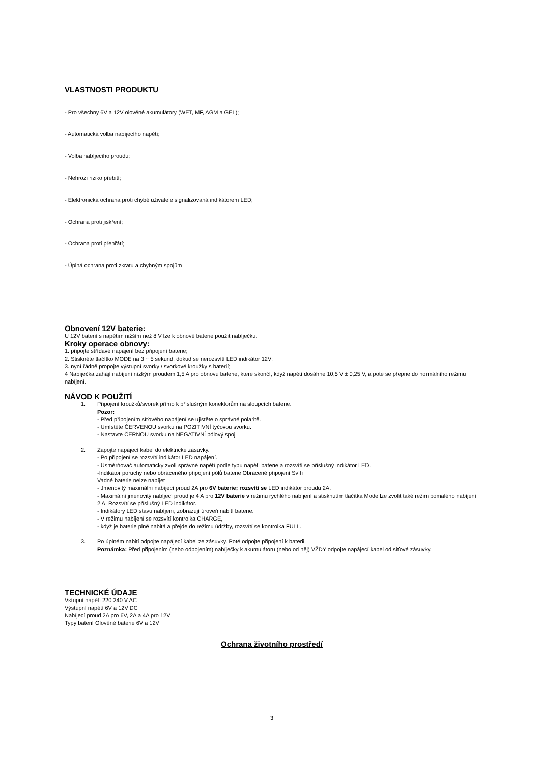VLASTNOSTI PRODUKTU
- Pro všechny 6V a 12V olověné akumulátory (WET, MF, AGM a GEL);
- Automatická volba nabíjecího napětí;
- Volba nabíjecího proudu;
- Nehrozí riziko přebití;
- Elektronická ochrana proti chybě uživatele signalizovaná indikátorem LED;
- Ochrana proti jiskření;
- Ochrana proti přehřátí;
- Úplná ochrana proti zkratu a chybným spojům
Obnovení 12V baterie:
U 12V baterií s napětím nižším než 8 V lze k obnově baterie použít nabíječku.
Kroky operace obnovy:
1. připojte střídavé napájení bez připojení baterie;
2. Stiskněte tlačítko MODE na 3 ~ 5 sekund, dokud se nerozsvítí LED indikátor 12V;
3. nyní řádně propojte výstupní svorky / svorkové kroužky s baterií;
4 Nabíječka zahájí nabíjení nízkým proudem 1,5 A pro obnovu baterie, které skončí, když napětí dosáhne 10,5 V ± 0,25 V, a poté se přepne do normálního režimu nabíjení.
NÁVOD K POUŽITÍ
1. Připojení kroužků/svorek přímo k příslušným konektorům na sloupcích baterie.
Pozor:
- Před připojením síťového napájení se ujistěte o správné polaritě.
- Umístěte ČERVENOU svorku na POZITIVNÍ tyčovou svorku.
- Nastavte ČERNOU svorku na NEGATIVNÍ pólový spoj
2. Zapojte napájecí kabel do elektrické zásuvky.
- Po připojení se rozsvítí indikátor LED napájení.
- Usměrňovač automaticky zvolí správné napětí podle typu napětí baterie a rozsvítí se příslušný indikátor LED.
-Indikátor poruchy nebo obráceného připojení pólů baterie Obrácené připojení Svítí
Vadné baterie nelze nabíjet
- Jmenovitý maximální nabíjecí proud 2A pro 6V baterie; rozsvítí se LED indikátor proudu 2A.
- Maximální jmenovitý nabíjecí proud je 4 A pro 12V baterie v režimu rychlého nabíjení a stisknutím tlačítka Mode lze zvolit také režim pomalého nabíjení 2 A. Rozsvítí se příslušný LED indikátor.
- Indikátory LED stavu nabíjení, zobrazují úroveň nabití baterie.
- V režimu nabíjení se rozsvítí kontrolka CHARGE,
- když je baterie plně nabitá a přejde do režimu údržby, rozsvítí se kontrolka FULL.
3. Po úplném nabití odpojte napájecí kabel ze zásuvky. Poté odpojte připojení k baterii.
Poznámka: Před připojením (nebo odpojením) nabíječky k akumulátoru (nebo od něj) VŽDY odpojte napájecí kabel od síťové zásuvky.
TECHNICKÉ ÚDAJE
Vstupní napětí 220 240 V AC
Výstupní napětí 6V a 12V DC
Nabíjecí proud 2A pro 6V, 2A a 4A pro 12V
Typy baterií Olověné baterie 6V a 12V
Ochrana životního prostředí
3